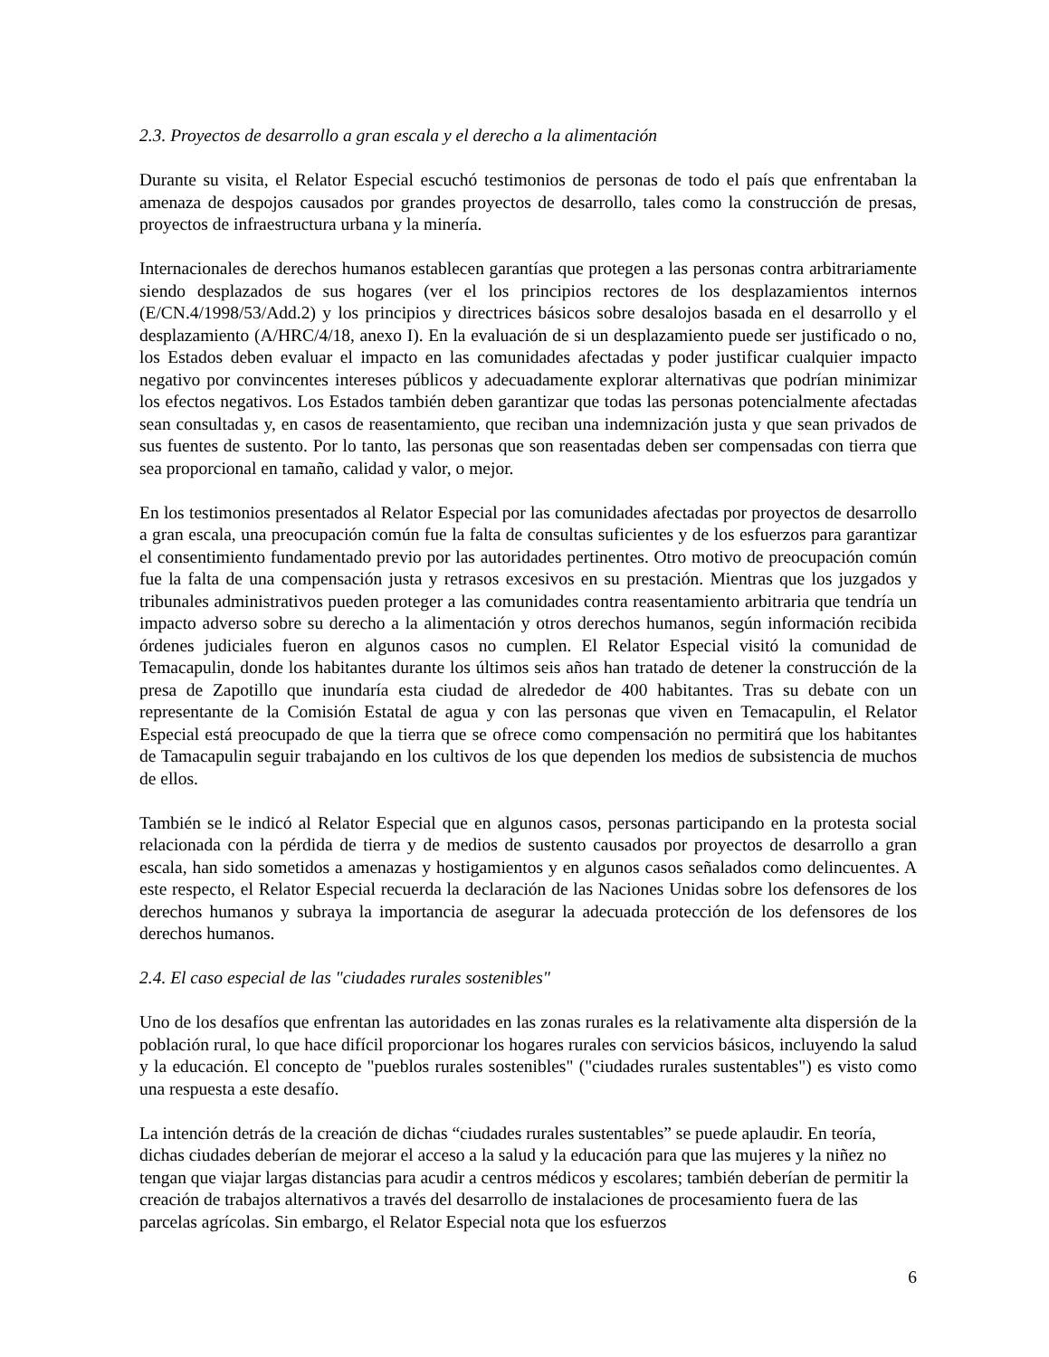2.3. Proyectos de desarrollo a gran escala y el derecho a la alimentación
Durante su visita, el Relator Especial escuchó testimonios de personas de todo el país que enfrentaban la amenaza de despojos causados por grandes proyectos de desarrollo, tales como la construcción de presas, proyectos de infraestructura urbana y la minería.
Internacionales de derechos humanos establecen garantías que protegen a las personas contra arbitrariamente siendo desplazados de sus hogares (ver el los principios rectores de los desplazamientos internos (E/CN.4/1998/53/Add.2) y los principios y directrices básicos sobre desalojos basada en el desarrollo y el desplazamiento (A/HRC/4/18, anexo I). En la evaluación de si un desplazamiento puede ser justificado o no, los Estados deben evaluar el impacto en las comunidades afectadas y poder justificar cualquier impacto negativo por convincentes intereses públicos y adecuadamente explorar alternativas que podrían minimizar los efectos negativos. Los Estados también deben garantizar que todas las personas potencialmente afectadas sean consultadas y, en casos de reasentamiento, que reciban una indemnización justa y que sean privados de sus fuentes de sustento. Por lo tanto, las personas que son reasentadas deben ser compensadas con tierra que sea proporcional en tamaño, calidad y valor, o mejor.
En los testimonios presentados al Relator Especial por las comunidades afectadas por proyectos de desarrollo a gran escala, una preocupación común fue la falta de consultas suficientes y de los esfuerzos para garantizar el consentimiento fundamentado previo por las autoridades pertinentes. Otro motivo de preocupación común fue la falta de una compensación justa y retrasos excesivos en su prestación. Mientras que los juzgados y tribunales administrativos pueden proteger a las comunidades contra reasentamiento arbitraria que tendría un impacto adverso sobre su derecho a la alimentación y otros derechos humanos, según información recibida órdenes judiciales fueron en algunos casos no cumplen. El Relator Especial visitó la comunidad de Temacapulin, donde los habitantes durante los últimos seis años han tratado de detener la construcción de la presa de Zapotillo que inundaría esta ciudad de alrededor de 400 habitantes. Tras su debate con un representante de la Comisión Estatal de agua y con las personas que viven en Temacapulin, el Relator Especial está preocupado de que la tierra que se ofrece como compensación no permitirá que los habitantes de Tamacapulin seguir trabajando en los cultivos de los que dependen los medios de subsistencia de muchos de ellos.
También se le indicó al Relator Especial que en algunos casos, personas participando en la protesta social relacionada con la pérdida de tierra y de medios de sustento causados por proyectos de desarrollo a gran escala, han sido sometidos a amenazas y hostigamientos y en algunos casos señalados como delincuentes. A este respecto, el Relator Especial recuerda la declaración de las Naciones Unidas sobre los defensores de los derechos humanos y subraya la importancia de asegurar la adecuada protección de los defensores de los derechos humanos.
2.4. El caso especial de las "ciudades rurales sostenibles"
Uno de los desafíos que enfrentan las autoridades en las zonas rurales es la relativamente alta dispersión de la población rural, lo que hace difícil proporcionar los hogares rurales con servicios básicos, incluyendo la salud y la educación. El concepto de "pueblos rurales sostenibles" ("ciudades rurales sustentables") es visto como una respuesta a este desafío.
La intención detrás de la creación de dichas “ciudades rurales sustentables” se puede aplaudir. En teoría, dichas ciudades deberían de mejorar el acceso a la salud y la educación para que las mujeres y la niñez no tengan que viajar largas distancias para acudir a centros médicos y escolares; también deberían de permitir la creación de trabajos alternativos a través del desarrollo de instalaciones de procesamiento fuera de las parcelas agrícolas. Sin embargo, el Relator Especial nota que los esfuerzos
6